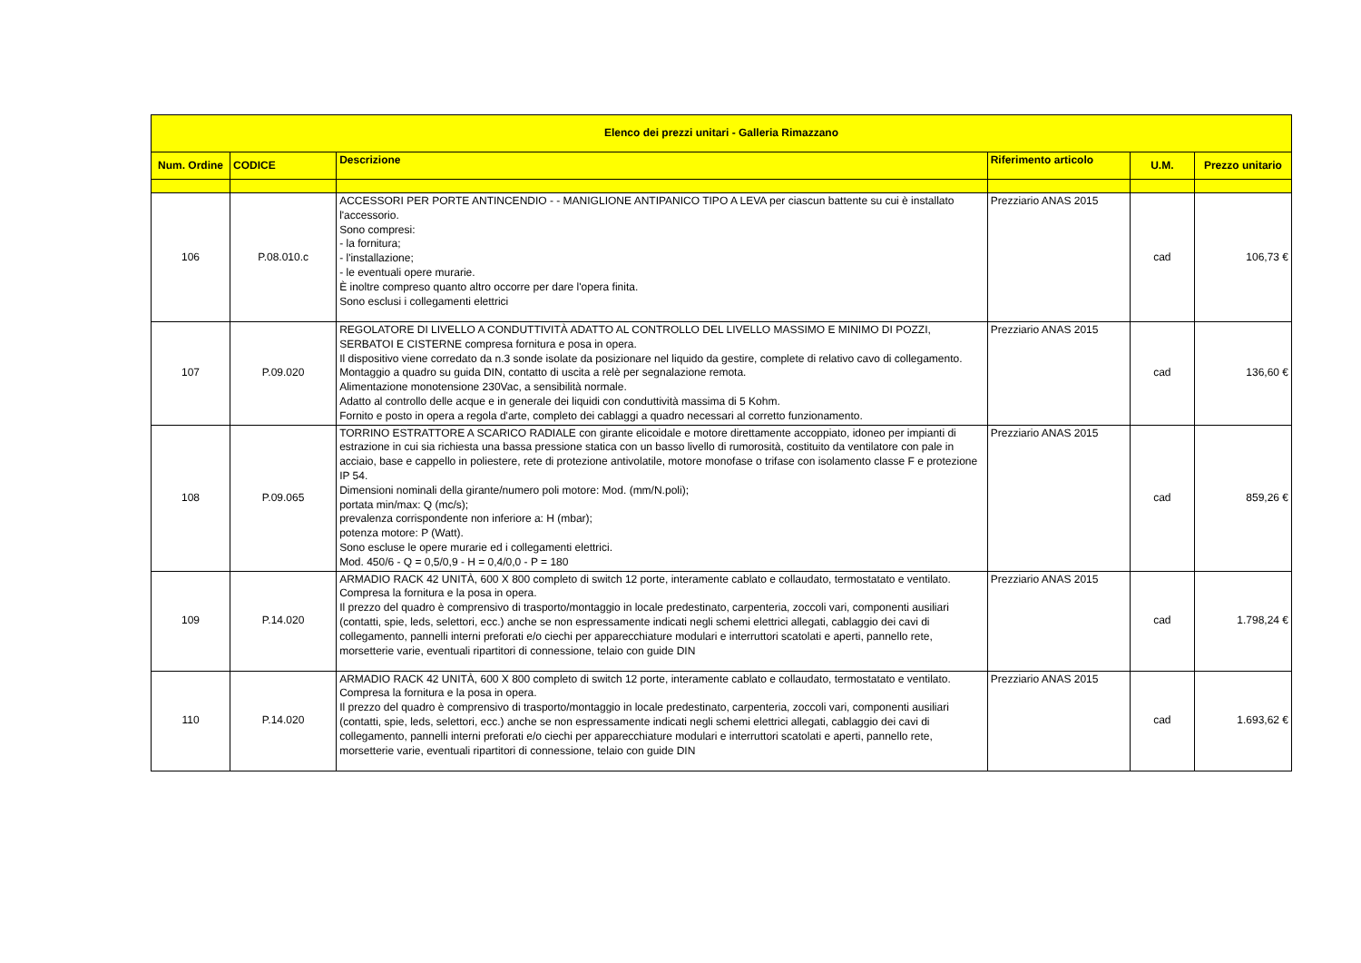| Elenco dei prezzi unitari - Galleria Rimazzano | | | | | |
| --- | --- | --- | --- | --- | --- |
| Num. Ordine | CODICE | Descrizione | Riferimento articolo | U.M. | Prezzo unitario |
| 106 | P.08.010.c | ACCESSORI PER PORTE ANTINCENDIO - - MANIGLIONE ANTIPANICO TIPO A LEVA per ciascun battente su cui è installato l'accessorio. Sono compresi: - la fornitura; - l'installazione; - le eventuali opere murarie. È inoltre compreso quanto altro occorre per dare l'opera finita. Sono esclusi i collegamenti elettrici | Prezziario ANAS 2015 | cad | 106,73 € |
| 107 | P.09.020 | REGOLATORE DI LIVELLO A CONDUTTIVITÀ ADATTO AL CONTROLLO DEL LIVELLO MASSIMO E MINIMO DI POZZI, SERBATOI E CISTERNE compresa fornitura e posa in opera. Il dispositivo viene corredato da n.3 sonde isolate da posizionare nel liquido da gestire, complete di relativo cavo di collegamento. Montaggio a quadro su guida DIN, contatto di uscita a relè per segnalazione remota. Alimentazione monotensione 230Vac, a sensibilità normale. Adatto al controllo delle acque e in generale dei liquidi con conduttività massima di 5 Kohm. Fornito e posto in opera a regola d'arte, completo dei cablaggi a quadro necessari al corretto funzionamento. | Prezziario ANAS 2015 | cad | 136,60 € |
| 108 | P.09.065 | TORRINO ESTRATTORE A SCARICO RADIALE con girante elicoidale e motore direttamente accoppiato, idoneo per impianti di estrazione in cui sia richiesta una bassa pressione statica con un basso livello di rumorosità, costituito da ventilatore con pale in acciaio, base e cappello in poliestere, rete di protezione antivolatile, motore monofase o trifase con isolamento classe F e protezione IP 54. Dimensioni nominali della girante/numero poli motore: Mod. (mm/N.poli); portata min/max: Q (mc/s); prevalenza corrispondente non inferiore a: H (mbar); potenza motore: P (Watt). Sono escluse le opere murarie ed i collegamenti elettrici. Mod. 450/6 - Q = 0,5/0,9 - H = 0,4/0,0 - P = 180 | Prezziario ANAS 2015 | cad | 859,26 € |
| 109 | P.14.020 | ARMADIO RACK 42 UNITÀ, 600 X 800 completo di switch 12 porte, interamente cablato e collaudato, termostatato e ventilato. Compresa la fornitura e la posa in opera. Il prezzo del quadro è comprensivo di trasporto/montaggio in locale predestinato, carpenteria, zoccoli vari, componenti ausiliari (contatti, spie, leds, selettori, ecc.) anche se non espressamente indicati negli schemi elettrici allegati, cablaggio dei cavi di collegamento, pannelli interni preforati e/o ciechi per apparecchiature modulari e interruttori scatolati e aperti, pannello rete, morsetterie varie, eventuali ripartitori di connessione, telaio con guide DIN | Prezziario ANAS 2015 | cad | 1.798,24 € |
| 110 | P.14.020 | ARMADIO RACK 42 UNITÀ, 600 X 800 completo di switch 12 porte, interamente cablato e collaudato, termostatato e ventilato. Compresa la fornitura e la posa in opera. Il prezzo del quadro è comprensivo di trasporto/montaggio in locale predestinato, carpenteria, zoccoli vari, componenti ausiliari (contatti, spie, leds, selettori, ecc.) anche se non espressamente indicati negli schemi elettrici allegati, cablaggio dei cavi di collegamento, pannelli interni preforati e/o ciechi per apparecchiature modulari e interruttori scatolati e aperti, pannello rete, morsetterie varie, eventuali ripartitori di connessione, telaio con guide DIN | Prezziario ANAS 2015 | cad | 1.693,62 € |